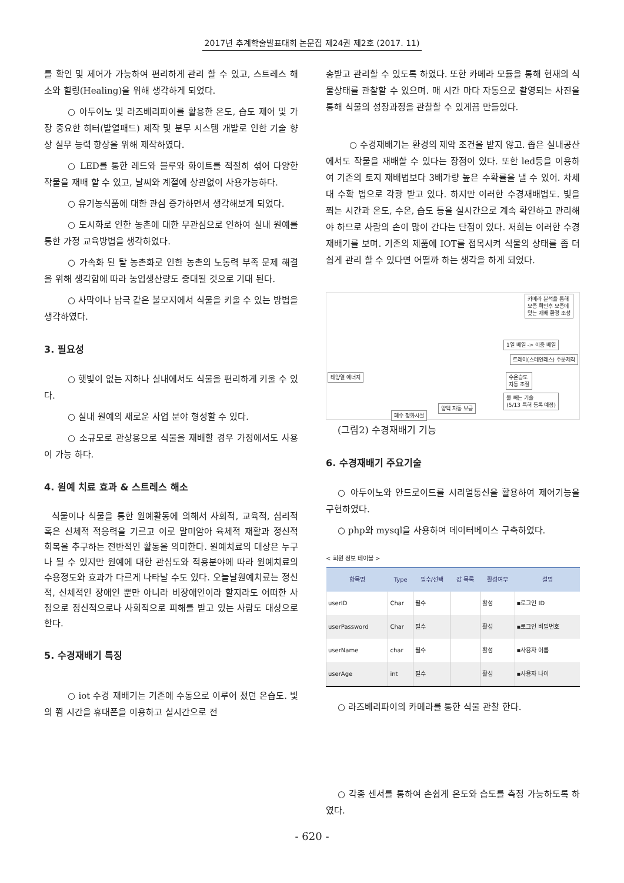2017년 추계학술발표대회 논문집 제24권 제2호 (2017. 11)
를 확인 및 제어가 가능하여 편리하게 관리 할 수 있고, 스트레스 해소와 힐링(Healing)을 위해 생각하게 되었다.
○ 아두이노 및 라즈베리파이를 활용한 온도, 습도 제어 및 가장 중요한 히터(발열패드) 제작 및 분무 시스템 개발로 인한 기술 향상 실무 능력 향상을 위해 제작하였다.
○ LED를 통한 레드와 블루와 화이트를 적절히 섞어 다양한 작물을 재배 할 수 있고, 날씨와 계절에 상관없이 사용가능하다.
○ 유기농식품에 대한 관심 증가하면서 생각해보게 되었다.
○ 도시화로 인한 농촌에 대한 무관심으로 인하여 실내 원예를 통한 가정 교육방법을 생각하였다.
○ 가속화 된 탈 농촌화로 인한 농촌의 노동력 부족 문제 해결을 위해 생각함에 따라 농업생산량도 증대될 것으로 기대 된다.
○ 사막이나 남극 같은 불모지에서 식물을 키울 수 있는 방법을 생각하였다.
3. 필요성
○ 햇빛이 없는 지하나 실내에서도 식물을 편리하게 키울 수 있다.
○ 실내 원예의 새로운 사업 분야 형성할 수 있다.
○ 소규모로 관상용으로 식물을 재배할 경우 가정에서도 사용이 가능 하다.
4. 원예 치료 효과 & 스트레스 해소
식물이나 식물을 통한 원예활동에 의해서 사회적, 교육적, 심리적 혹은 신체적 적응력을 기르고 이로 말미암아 육체적 재활과 정신적 회복을 추구하는 전반적인 활동을 의미한다. 원예치료의 대상은 누구나 될 수 있지만 원예에 대한 관심도와 적용분야에 따라 원예치료의 수용정도와 효과가 다르게 나타날 수도 있다. 오늘날원예치료는 정신적, 신체적인 장애인 뿐만 아니라 비장애인이라 할지라도 어떠한 사정으로 정신적으로나 사회적으로 피해를 받고 있는 사람도 대상으로 한다.
5. 수경재배기 특징
○ iot 수경 재배기는 기존에 수동으로 이루어 졌던 온습도. 빛의 쬠 시간을 휴대폰을 이용하고 실시간으로 전
송받고 관리할 수 있도록 하였다. 또한 카메라 모듈을 통해 현재의 식물상태를 관찰할 수 있으며. 매 시간 마다 자동으로 촬영되는 사진을 통해 식물의 성장과정을 관찰할 수 있게끔 만들었다.
○ 수경재배기는 환경의 제약 조건을 받지 않고. 좁은 실내공산에서도 작물을 재배할 수 있다는 장점이 있다. 또한 led등을 이용하여 기존의 토지 재배법보다 3배가량 높은 수확률을 낼 수 있어. 차세대 수확 법으로 각광 받고 있다. 하지만 이러한 수경재배법도. 빛을 쬐는 시간과 온도, 수온, 습도 등을 실시간으로 계속 확인하고 관리해야 하므로 사람의 손이 많이 간다는 단점이 있다. 저희는 이러한 수경재배기를 보며. 기존의 제품에 IOT를 접목시켜 식물의 상태를 좀 더 쉽게 관리 할 수 있다면 어떨까 하는 생각을 하게 되었다.
카메라 분석을 통해
모종 확인후 모종에
맞는 재배 환경 조성
1열 배열 -> 이중 배열
트레이(스테인레스) 주문제작
태양열 에너지
수온습도
자동 조절
물 빼는 기술
(5/13 특허 등록 예정)
양액 자동 보급
폐수 정화시설
(그림2) 수경재배기 기능
6. 수경재배기 주요기술
○ 아두이노와 안드로이드를 시리얼통신을 활용하여 제어기능을 구현하였다.
○ php와 mysql을 사용하여 데이터베이스 구축하였다.
< 회원 정보 테이블 >
| 항목명 | Type | 필수/선택 | 값 목록 | 활성여부 | 설명 |
| --- | --- | --- | --- | --- | --- |
| userID | Char | 필수 | | 활성 | ▪로그인 ID |
| userPassword | Char | 필수 | | 활성 | ▪로그인 비밀번호 |
| userName | char | 필수 | | 활성 | ▪사용자 이름 |
| userAge | int | 필수 | | 활성 | ▪사용자 나이 |
○ 라즈베리파이의 카메라를 통한 식물 관찰 한다.
○ 각종 센서를 통하여 손쉽게 온도와 습도를 측정 가능하도록 하였다.
- 620 -